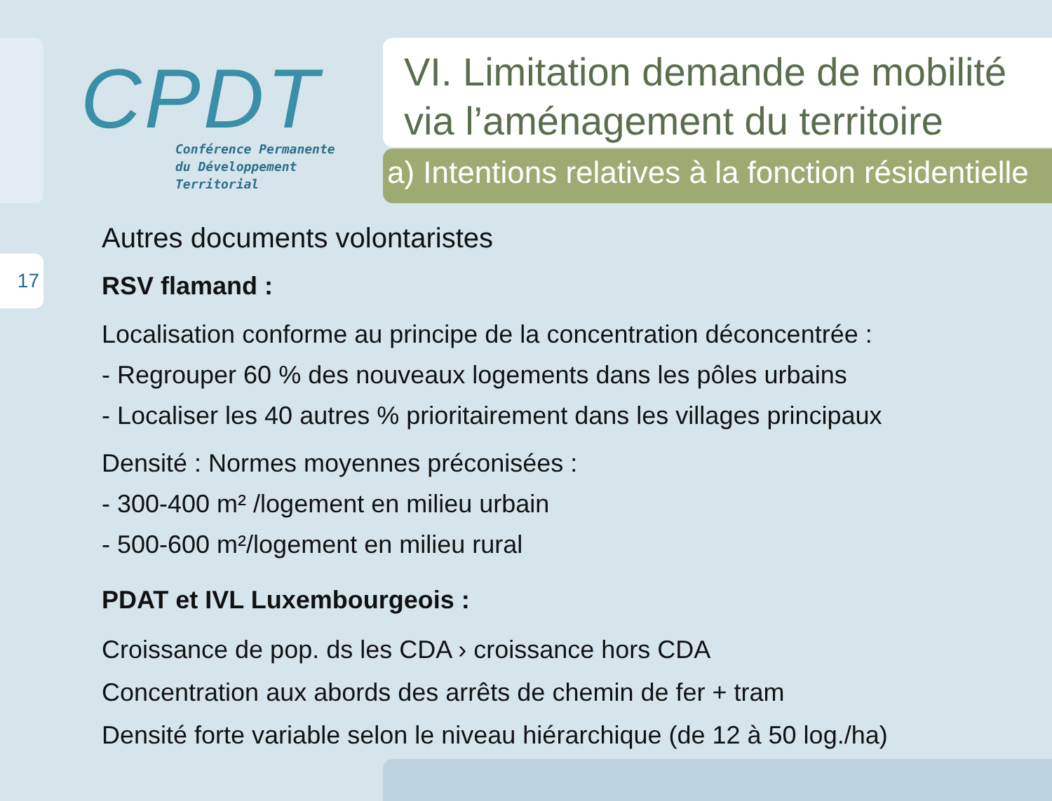17
CPDT
Conférence Permanente
du Développement
Territorial
VI. Limitation demande de mobilité via l’aménagement du territoire
a) Intentions relatives à la fonction résidentielle
Autres documents volontaristes
RSV flamand :
Localisation conforme au principe de la concentration déconcentrée :
- Regrouper 60 % des nouveaux logements dans les pôles urbains
- Localiser les 40 autres % prioritairement dans les villages principaux
Densité : Normes moyennes préconisées :
- 300-400 m² /logement en milieu urbain
- 500-600 m²/logement en milieu rural
PDAT et IVL Luxembourgeois :
Croissance de pop. ds les CDA › croissance hors CDA
Concentration aux abords des arrêts de chemin de fer + tram
Densité forte variable selon le niveau hiérarchique (de 12 à 50 log./ha)